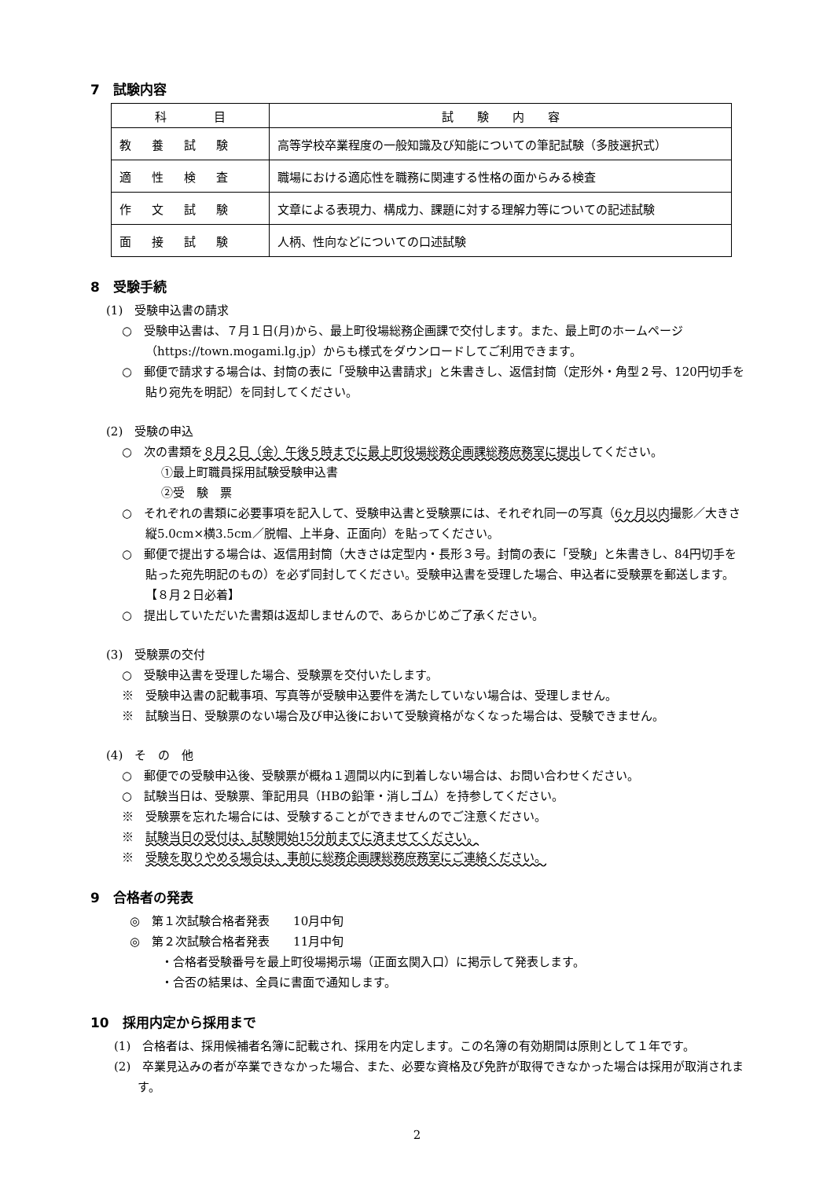7　試験内容
| 科 目 | 試 験 内 容 |
| --- | --- |
| 教養試験 | 高等学校卒業程度の一般知識及び知能についての筆記試験（多肢選択式） |
| 適性検査 | 職場における適応性を職務に関連する性格の面からみる検査 |
| 作文試験 | 文章による表現力、構成力、課題に対する理解力等についての記述試験 |
| 面接試験 | 人柄、性向などについての口述試験 |
8　受験手続
(1)　受験申込書の請求
○　受験申込書は、７月１日(月)から、最上町役場総務企画課で交付します。また、最上町のホームページ（https://town.mogami.lg.jp）からも様式をダウンロードしてご利用できます。
○　郵便で請求する場合は、封筒の表に「受験申込書請求」と朱書きし、返信封筒（定形外・角型２号、120円切手を貼り宛先を明記）を同封してください。
(2)　受験の申込
○　次の書類を８月２日（金）午後５時までに最上町役場総務企画課総務庶務室に提出してください。
①最上町職員採用試験受験申込書
②受　験　票
○　それぞれの書類に必要事項を記入して、受験申込書と受験票には、それぞれ同一の写真（6ヶ月以内撮影／大きさ縦5.0cm×横3.5cm／脱帽、上半身、正面向）を貼ってください。
○　郵便で提出する場合は、返信用封筒（大きさは定型内・長形３号。封筒の表に「受験」と朱書きし、84円切手を貼った宛先明記のもの）を必ず同封してください。受験申込書を受理した場合、申込者に受験票を郵送します。【８月２日必着】
○　提出していただいた書類は返却しませんので、あらかじめご了承ください。
(3)　受験票の交付
○　受験申込書を受理した場合、受験票を交付いたします。
※　受験申込書の記載事項、写真等が受験申込要件を満たしていない場合は、受理しません。
※　試験当日、受験票のない場合及び申込後において受験資格がなくなった場合は、受験できません。
(4)　そ　の　他
○　郵便での受験申込後、受験票が概ね１週間以内に到着しない場合は、お問い合わせください。
○　試験当日は、受験票、筆記用具（HBの鉛筆・消しゴム）を持参してください。
※　受験票を忘れた場合には、受験することができませんのでご注意ください。
※　試験当日の受付は、試験開始15分前までに済ませてください。
※　受験を取りやめる場合は、事前に総務企画課総務庶務室にご連絡ください。
9　合格者の発表
◎　第１次試験合格者発表　　10月中旬
◎　第２次試験合格者発表　　11月中旬
・合格者受験番号を最上町役場掲示場（正面玄関入口）に掲示して発表します。
・合否の結果は、全員に書面で通知します。
10　採用内定から採用まで
(1)　合格者は、採用候補者名簿に記載され、採用を内定します。この名簿の有効期間は原則として１年です。
(2)　卒業見込みの者が卒業できなかった場合、また、必要な資格及び免許が取得できなかった場合は採用が取消されます。
2